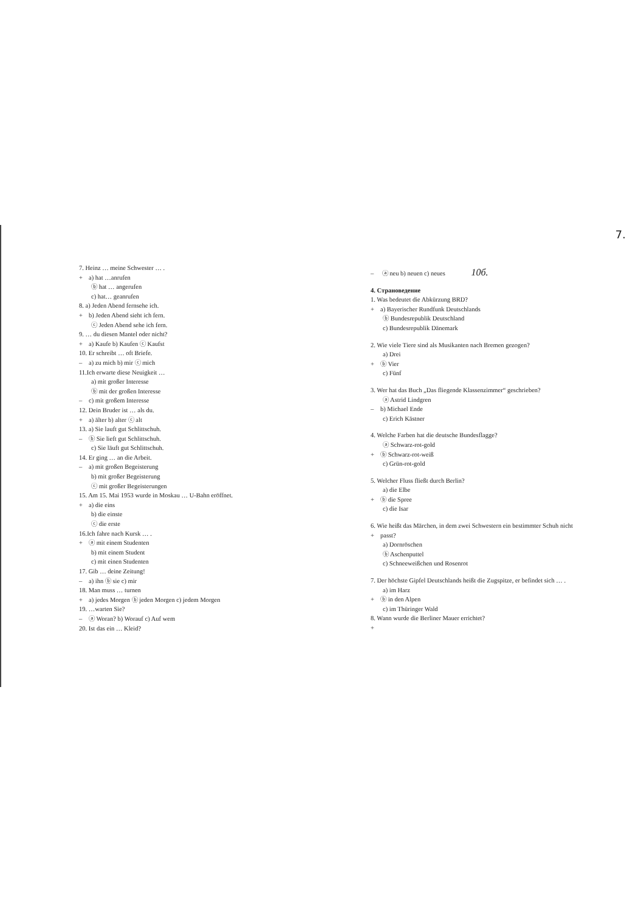7.
7. Heinz … meine Schwester … .
+ a) hat …anrufen
ⓑ hat … angerufen
c) hat… geanrufen
8. a) Jeden Abend fernsehe ich.
+ b) Jeden Abend sieht ich fern.
ⓒ Jeden Abend sehe ich fern.
9. … du diesen Mantel oder nicht?
+ a) Kaufe b) Kaufen ⓒ Kaufst
10. Er schreibt … oft Briefe.
– a) zu mich b) mir ⓒ mich
11.Ich erwarte diese Neuigkeit …
a) mit großer Interesse
ⓑ mit der großen Interesse
– c) mit großem Interesse
12. Dein Bruder ist … als du.
+ a) älter b) alter ⓒ alt
13. a) Sie lauft gut Schlittschuh.
– ⓑ Sie lieft gut Schlittschuh.
c) Sie läuft gut Schlittschuh.
14. Er ging … an die Arbeit.
– a) mit großen Begeisterung
b) mit großer Begeisterung
ⓒ mit großer Begeisterungen
15. Am 15. Mai 1953 wurde in Moskau … U-Bahn eröffnet.
+ a) die eins
b) die einste
ⓒ die erste
16.Ich fahre nach Kursk … .
+ ⓐ mit einem Studenten
b) mit einem Student
c) mit einen Studenten
17. Gib … deine Zeitung!
– a) ihn ⓑ sie c) mir
18. Man muss … turnen
+ a) jedes Morgen ⓑ jeden Morgen c) jedem Morgen
19. …warten Sie?
– ⓐ Woran? b) Worauf c) Auf wem
20. Ist das ein … Kleid?
– ⓐ neu b) neuen c) neues 10б.
4. Страноведение
1. Was bedeutet die Abkürzung BRD?
+ a) Bayerischer Rundfunk Deutschlands
ⓑ Bundesrepublik Deutschland
c) Bundesrepublik Dänemark
2. Wie viele Tiere sind als Musikanten nach Bremen gezogen?
a) Drei
+ ⓑ Vier
c) Fünf
3. Wer hat das Buch „Das fliegende Klassenzimmer“ geschrieben?
ⓐ Astrid Lindgren
– b) Michael Ende
c) Erich Kästner
4. Welche Farben hat die deutsche Bundesflagge?
ⓐ Schwarz-rot-gold
+ ⓑ Schwarz-rot-weiß
c) Grün-rot-gold
5. Welcher Fluss fließt durch Berlin?
a) die Elbe
+ ⓑ die Spree
c) die Isar
6. Wie heißt das Märchen, in dem zwei Schwestern ein bestimmter Schuh nicht
+ passt?
a) Dornröschen
ⓑ Aschenputtel
c) Schneeweißchen und Rosenrot
7. Der höchste Gipfel Deutschlands heißt die Zugspitze, er befindet sich … .
a) im Harz
+ ⓑ in den Alpen
c) im Thüringer Wald
8. Wann wurde die Berliner Mauer errichtet?
+